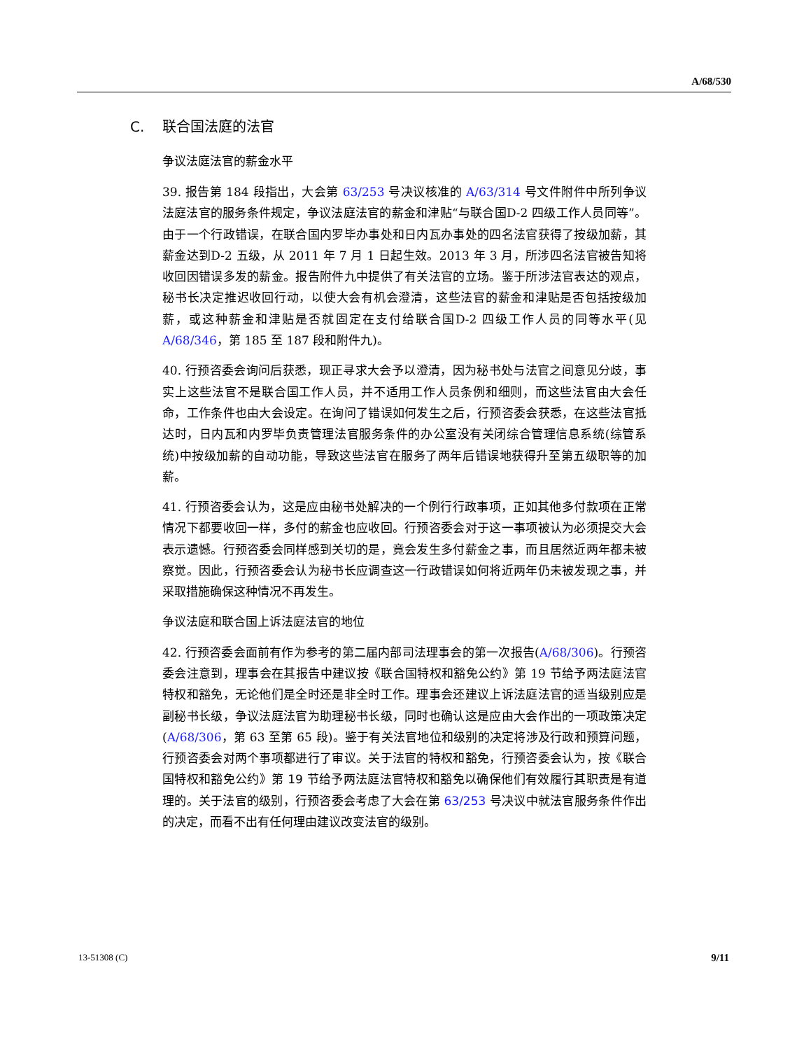A/68/530
C. 联合国法庭的法官
争议法庭法官的薪金水平
39. 报告第 184 段指出，大会第 63/253 号决议核准的 A/63/314 号文件附件中所列争议法庭法官的服务条件规定，争议法庭法官的薪金和津贴“与联合国D-2 四级工作人员同等”。由于一个行政错误，在联合国内罗毕办事处和日内瓦办事处的四名法官获得了按级加薪，其薪金达到D-2 五级，从 2011 年 7 月 1 日起生效。2013 年 3 月，所涉四名法官被告知将收回因错误多发的薪金。报告附件九中提供了有关法官的立场。鉴于所涉法官表达的观点，秘书长决定推迟收回行动，以使大会有机会澄清，这些法官的薪金和津贴是否包括按级加薪，或这种薪金和津贴是否就固定在支付给联合国D-2 四级工作人员的同等水平(见 A/68/346，第 185 至 187 段和附件九)。
40. 行预咨委会询问后获悉，现正寻求大会予以澄清，因为秘书处与法官之间意见分歧，事实上这些法官不是联合国工作人员，并不适用工作人员条例和细则，而这些法官由大会任命，工作条件也由大会设定。在询问了错误如何发生之后，行预咨委会获悉，在这些法官抵达时，日内瓦和内罗毕负责管理法官服务条件的办公室没有关闭综合管理信息系统(综管系统)中按级加薪的自动功能，导致这些法官在服务了两年后错误地获得升至第五级职等的加薪。
41. 行预咨委会认为，这是应由秘书处解决的一个例行行政事项，正如其他多付款项在正常情况下都要收回一样，多付的薪金也应收回。行预咨委会对于这一事项被认为必须提交大会表示遗憾。行预咨委会同样感到关切的是，竟会发生多付薪金之事，而且居然近两年都未被察觉。因此，行预咨委会认为秘书长应调查这一行政错误如何将近两年仍未被发现之事，并采取措施确保这种情况不再发生。
争议法庭和联合国上诉法庭法官的地位
42. 行预咨委会面前有作为参考的第二届内部司法理事会的第一次报告(A/68/306)。行预咨委会注意到，理事会在其报告中建议按《联合国特权和豁免公约》第 19 节给予两法庭法官特权和豁免，无论他们是全时还是非全时工作。理事会还建议上诉法庭法官的适当级别应是副秘书长级，争议法庭法官为助理秘书长级，同时也确认这是应由大会作出的一项政策决定(A/68/306，第 63 至第 65 段)。鉴于有关法官地位和级别的决定将涉及行政和预算问题，行预咨委会对两个事项都进行了审议。关于法官的特权和豁免，行预咨委会认为，按《联合国特权和豁免公约》第 19 节给予两法庭法官特权和豁免以确保他们有效履行其职责是有道理的。关于法官的级别，行预咨委会考虑了大会在第 63/253 号决议中就法官服务条件作出的决定，而看不出有任何理由建议改变法官的级别。
13-51308 (C) 9/11